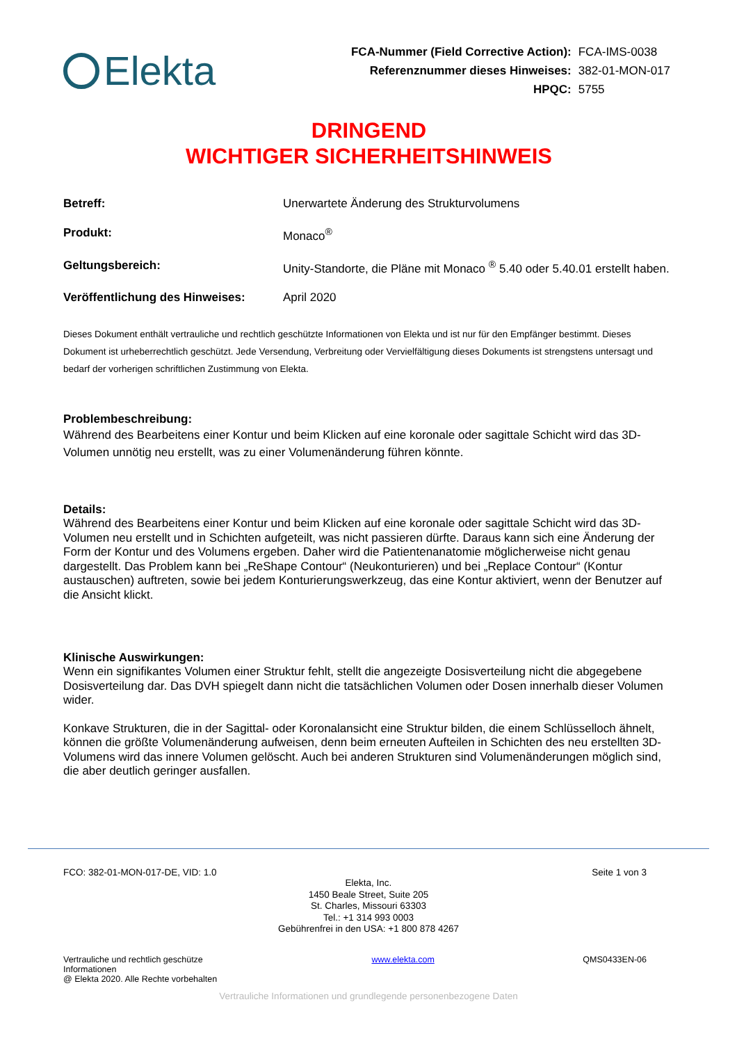Elekta
| FCA-Nummer (Field Corrective Action): | FCA-IMS-0038 |
| Referenznummer dieses Hinweises: | 382-01-MON-017 |
| HPQC: | 5755 |
DRINGEND
WICHTIGER SICHERHEITSHINWEIS
| Betreff: | Unerwartete Änderung des Strukturvolumens |
| Produkt: | Monaco<sup>®</sup> |
| Geltungsbereich: | Unity-Standorte, die Pläne mit Monaco <sup>®</sup> 5.40 oder 5.40.01 erstellt haben. |
| Veröffentlichung des Hinweises: | April 2020 |
Dieses Dokument enthält vertrauliche und rechtlich geschützte Informationen von Elekta und ist nur für den Empfänger bestimmt. Dieses Dokument ist urheberrechtlich geschützt. Jede Versendung, Verbreitung oder Vervielfältigung dieses Dokuments ist strengstens untersagt und bedarf der vorherigen schriftlichen Zustimmung von Elekta.
Problembeschreibung:
Während des Bearbeitens einer Kontur und beim Klicken auf eine koronale oder sagittale Schicht wird das 3D-Volumen unnötig neu erstellt, was zu einer Volumenänderung führen könnte.
Details:
Während des Bearbeitens einer Kontur und beim Klicken auf eine koronale oder sagittale Schicht wird das 3D-Volumen neu erstellt und in Schichten aufgeteilt, was nicht passieren dürfte. Daraus kann sich eine Änderung der Form der Kontur und des Volumens ergeben. Daher wird die Patientenanatomie möglicherweise nicht genau dargestellt. Das Problem kann bei „ReShape Contour“ (Neukonturieren) und bei „Replace Contour“ (Kontur austauschen) auftreten, sowie bei jedem Konturierungswerkzeug, das eine Kontur aktiviert, wenn der Benutzer auf die Ansicht klickt.
Klinische Auswirkungen:
Wenn ein signifikantes Volumen einer Struktur fehlt, stellt die angezeigte Dosisverteilung nicht die abgegebene Dosisverteilung dar. Das DVH spiegelt dann nicht die tatsächlichen Volumen oder Dosen innerhalb dieser Volumen wider.
Konkave Strukturen, die in der Sagittal- oder Koronalansicht eine Struktur bilden, die einem Schlüsselloch ähnelt, können die größte Volumenänderung aufweisen, denn beim erneuten Aufteilen in Schichten des neu erstellten 3D-Volumens wird das innere Volumen gelöscht. Auch bei anderen Strukturen sind Volumenänderungen möglich sind, die aber deutlich geringer ausfallen.
FCO: 382-01-MON-017-DE, VID: 1.0 Seite 1 von 3
Elekta, Inc.
1450 Beale Street, Suite 205
St. Charles, Missouri 63303
Tel.: +1 314 993 0003
Gebührenfrei in den USA: +1 800 878 4267
Vertrauliche und rechtlich geschütze Informationen
@ Elekta 2020. Alle Rechte vorbehalten www.elekta.com QMS0433EN-06
Vertrauliche Informationen und grundlegende personenbezogene Daten